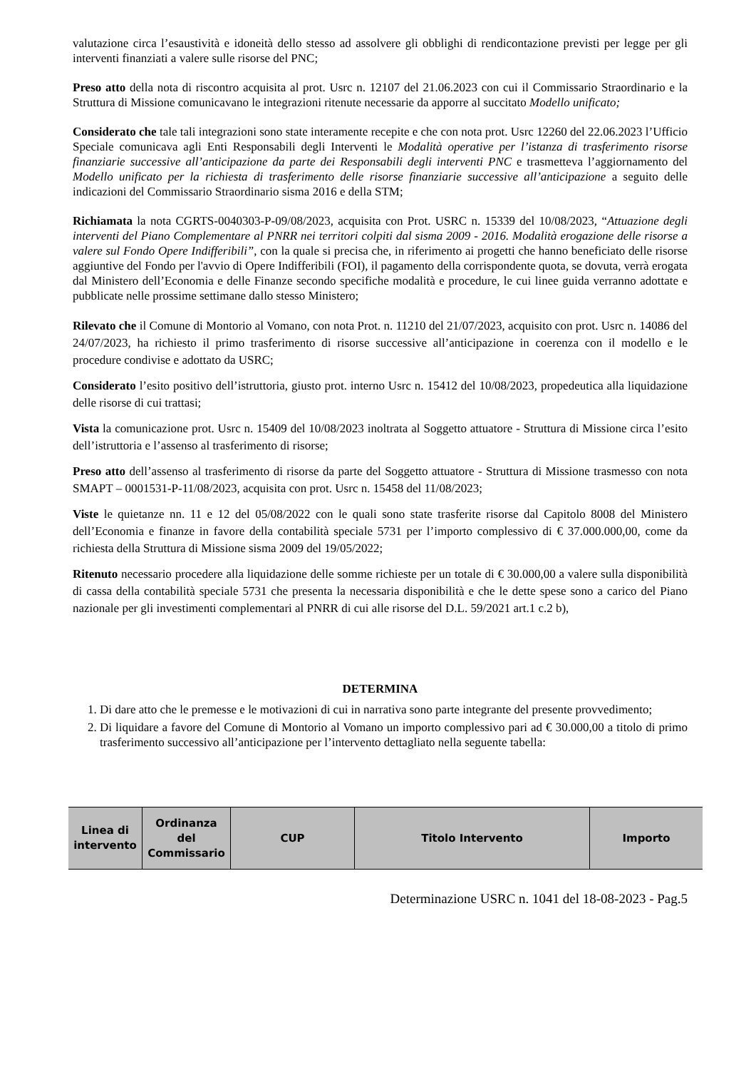valutazione circa l’esaustività e idoneità dello stesso ad assolvere gli obblighi di rendicontazione previsti per legge per gli interventi finanziati a valere sulle risorse del PNC;
Preso atto della nota di riscontro acquisita al prot. Usrc n. 12107 del 21.06.2023 con cui il Commissario Straordinario e la Struttura di Missione comunicavano le integrazioni ritenute necessarie da apporre al succitato Modello unificato;
Considerato che tale tali integrazioni sono state interamente recepite e che con nota prot. Usrc 12260 del 22.06.2023 l’Ufficio Speciale comunicava agli Enti Responsabili degli Interventi le Modalità operative per l’istanza di trasferimento risorse finanziarie successive all’anticipazione da parte dei Responsabili degli interventi PNC e trasmetteva l’aggiornamento del Modello unificato per la richiesta di trasferimento delle risorse finanziarie successive all’anticipazione a seguito delle indicazioni del Commissario Straordinario sisma 2016 e della STM;
Richiamata la nota CGRTS-0040303-P-09/08/2023, acquisita con Prot. USRC n. 15339 del 10/08/2023, “Attuazione degli interventi del Piano Complementare al PNRR nei territori colpiti dal sisma 2009 - 2016. Modalità erogazione delle risorse a valere sul Fondo Opere Indifferibili”, con la quale si precisa che, in riferimento ai progetti che hanno beneficiato delle risorse aggiuntive del Fondo per l'avvio di Opere Indifferibili (FOI), il pagamento della corrispondente quota, se dovuta, verrà erogata dal Ministero dell’Economia e delle Finanze secondo specifiche modalità e procedure, le cui linee guida verranno adottate e pubblicate nelle prossime settimane dallo stesso Ministero;
Rilevato che il Comune di Montorio al Vomano, con nota Prot. n. 11210 del 21/07/2023, acquisito con prot. Usrc n. 14086 del 24/07/2023, ha richiesto il primo trasferimento di risorse successive all’anticipazione in coerenza con il modello e le procedure condivise e adottato da USRC;
Considerato l’esito positivo dell’istruttoria, giusto prot. interno Usrc n. 15412 del 10/08/2023, propedeutica alla liquidazione delle risorse di cui trattasi;
Vista la comunicazione prot. Usrc n. 15409 del 10/08/2023 inoltrata al Soggetto attuatore - Struttura di Missione circa l’esito dell’istruttoria e l’assenso al trasferimento di risorse;
Preso atto dell’assenso al trasferimento di risorse da parte del Soggetto attuatore - Struttura di Missione trasmesso con nota SMAPT – 0001531-P-11/08/2023, acquisita con prot. Usrc n. 15458 del 11/08/2023;
Viste le quietanze nn. 11 e 12 del 05/08/2022 con le quali sono state trasferite risorse dal Capitolo 8008 del Ministero dell’Economia e finanze in favore della contabilità speciale 5731 per l’importo complessivo di € 37.000.000,00, come da richiesta della Struttura di Missione sisma 2009 del 19/05/2022;
Ritenuto necessario procedere alla liquidazione delle somme richieste per un totale di € 30.000,00 a valere sulla disponibilità di cassa della contabilità speciale 5731 che presenta la necessaria disponibilità e che le dette spese sono a carico del Piano nazionale per gli investimenti complementari al PNRR di cui alle risorse del D.L. 59/2021 art.1 c.2 b),
DETERMINA
1. Di dare atto che le premesse e le motivazioni di cui in narrativa sono parte integrante del presente provvedimento;
2. Di liquidare a favore del Comune di Montorio al Vomano un importo complessivo pari ad € 30.000,00 a titolo di primo trasferimento successivo all’anticipazione per l’intervento dettagliato nella seguente tabella:
| Linea di intervento | Ordinanza del Commissario | CUP | Titolo Intervento | Importo |
| --- | --- | --- | --- | --- |
Determinazione USRC n. 1041 del 18-08-2023 - Pag.5